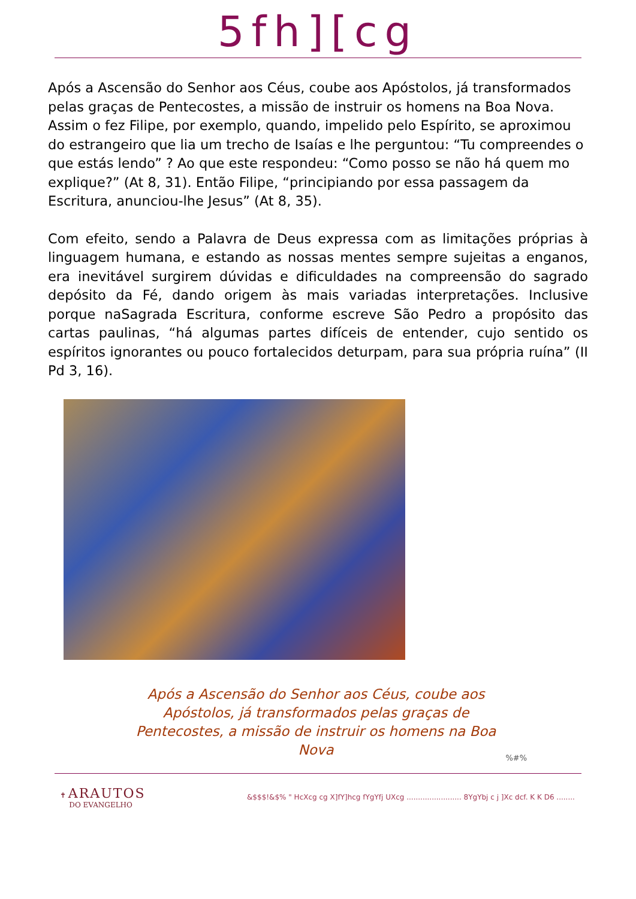5fh][cg
Após a Ascensão do Senhor aos Céus, coube aos Apóstolos, já transformados pelas graças de Pentecostes, a missão de instruir os homens na Boa Nova. Assim o fez Filipe, por exemplo, quando, impelido pelo Espírito, se aproximou do estrangeiro que lia um trecho de Isaías e lhe perguntou: “Tu compreendes o que estás lendo” ? Ao que este respondeu: “Como posso se não há quem mo explique?” (At 8, 31). Então Filipe, “principiando por essa passagem da Escritura, anunciou-lhe Jesus” (At 8, 35).
Com efeito, sendo a Palavra de Deus expressa com as limitações próprias à linguagem humana, e estando as nossas mentes sempre sujeitas a enganos, era inevitável surgirem dúvidas e dificuldades na compreensão do sagrado depósito da Fé, dando origem às mais variadas interpretações. Inclusive porque naSagrada Escritura, conforme escreve São Pedro a propósito das cartas paulinas, “há algumas partes difíceis de entender, cujo sentido os espíritos ignorantes ou pouco fortalecidos deturpam, para sua própria ruína” (II Pd 3, 16).
Após a Ascensão do Senhor aos Céus, coube aos Apóstolos, já transformados pelas graças de Pentecostes, a missão de instruir os homens na Boa Nova
%#%
✝ ARAUTOS
DO EVANGELHO
&$$$!&$% " HcXcg cg X]fY]hcg fYgYfj UXcg ........................ 8YgYbj c j ]Xc dcf. K K D6 ........